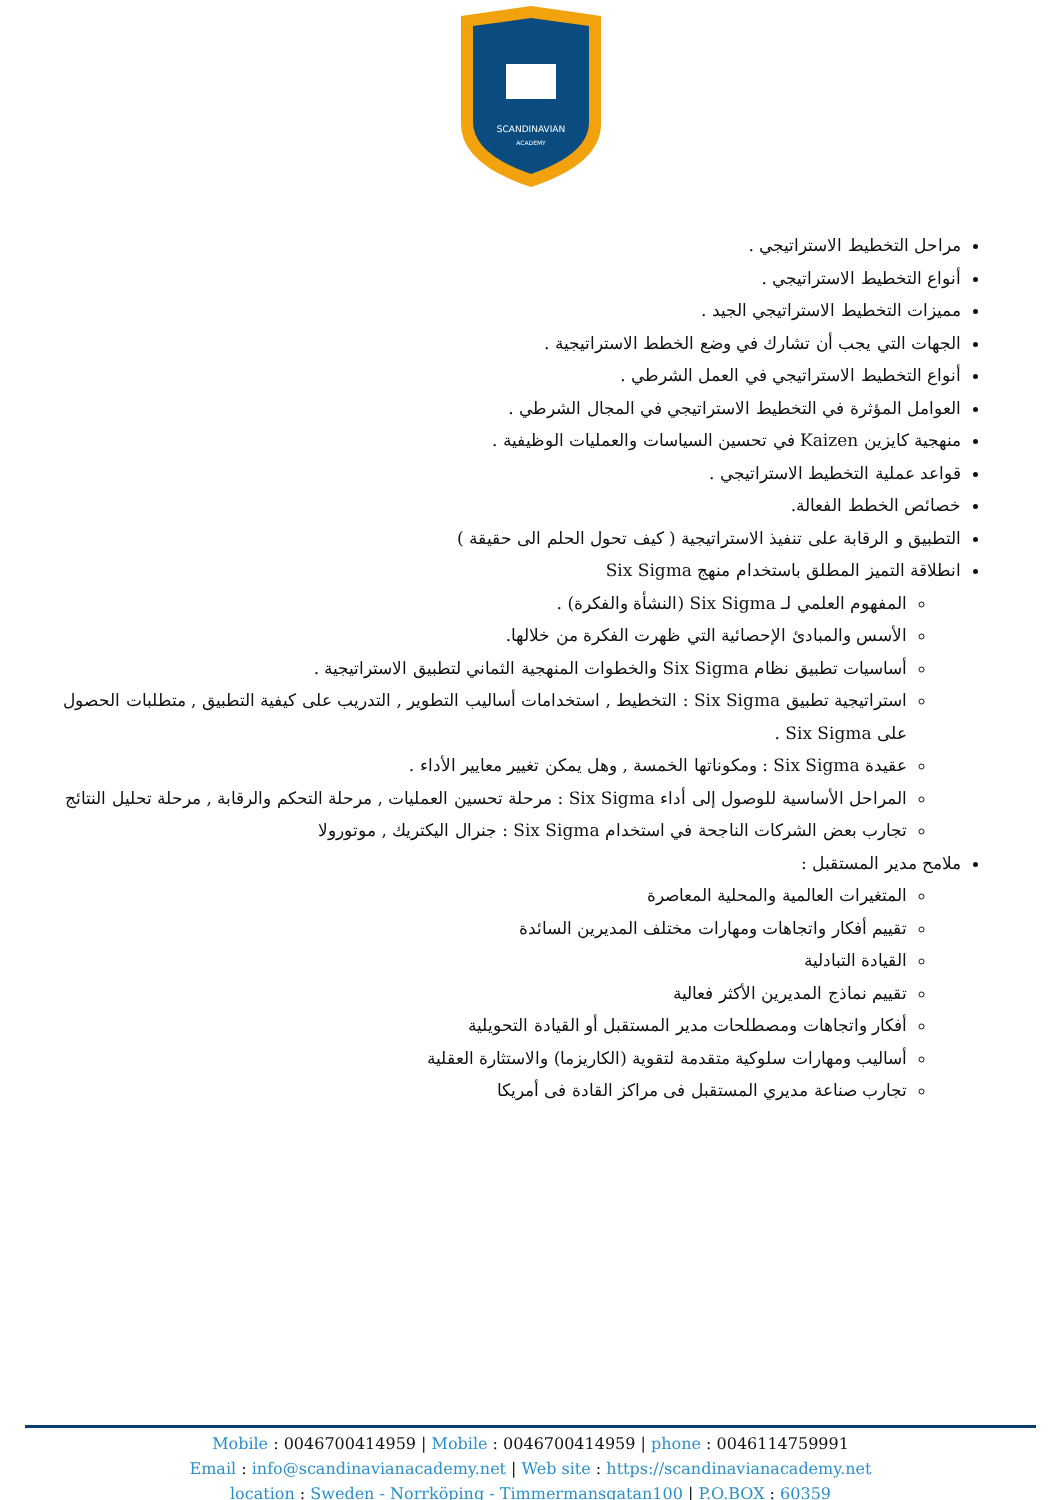SCANDINAVIAN
ACADEMY
مراحل التخطيط الاستراتيجي .
أنواع التخطيط الاستراتيجي .
مميزات التخطيط الاستراتيجي الجيد .
الجهات التي يجب أن تشارك في وضع الخطط الاستراتيجية .
أنواع التخطيط الاستراتيجي في العمل الشرطي .
العوامل المؤثرة في التخطيط الاستراتيجي في المجال الشرطي .
منهجية كايزين Kaizen في تحسين السياسات والعمليات الوظيفية .
قواعد عملية التخطيط الاستراتيجي .
خصائص الخطط الفعالة.
التطبيق و الرقابة على تنفيذ الاستراتيجية ( كيف تحول الحلم الى حقيقة )
انطلاقة التميز المطلق باستخدام منهج Six Sigma
المفهوم العلمي لـ Six Sigma (النشأة والفكرة) .
الأسس والمبادئ الإحصائية التي ظهرت الفكرة من خلالها.
أساسيات تطبيق نظام Six Sigma والخطوات المنهجية الثماني لتطبيق الاستراتيجية .
استراتيجية تطبيق Six Sigma : التخطيط , استخدامات أساليب التطوير , التدريب على كيفية التطبيق , متطلبات الحصول على Six Sigma .
عقيدة Six Sigma : ومكوناتها الخمسة , وهل يمكن تغيير معايير الأداء .
المراحل الأساسية للوصول إلى أداء Six Sigma : مرحلة تحسين العمليات , مرحلة التحكم والرقابة , مرحلة تحليل النتائج
تجارب بعض الشركات الناجحة في استخدام Six Sigma : جنرال اليكتريك , موتورولا
ملامح مدير المستقبل :
المتغيرات العالمية والمحلية المعاصرة
تقييم أفكار واتجاهات ومهارات مختلف المديرين السائدة
القيادة التبادلية
تقييم نماذج المديرين الأكثر فعالية
أفكار واتجاهات ومصطلحات مدير المستقبل أو القيادة التحويلية
أساليب ومهارات سلوكية متقدمة لتقوية (الكاريزما) والاستثارة العقلية
تجارب صناعة مديري المستقبل فى مراكز القادة فى أمريكا
Mobile : 0046700414959 | Mobile : 0046700414959 | phone : 0046114759991
Email : info@scandinavianacademy.net | Web site : https://scandinavianacademy.net
location : Sweden - Norrköping - Timmermansgatan100 | P.O.BOX : 60359